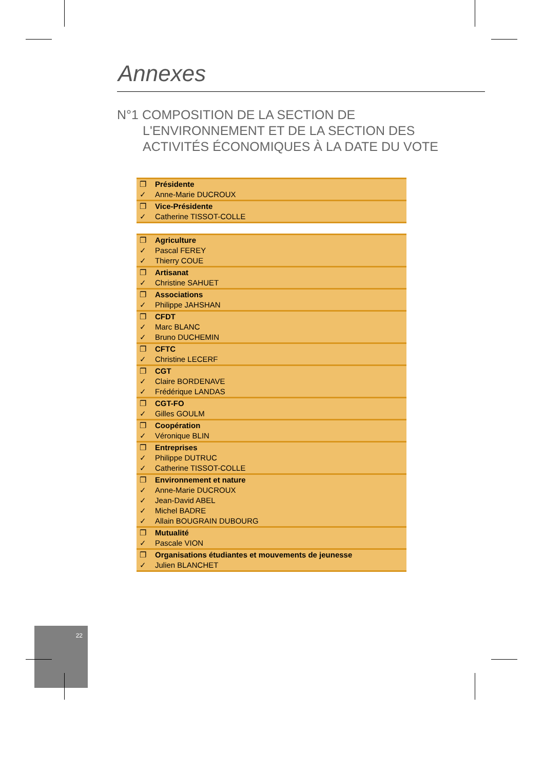Annexes
N°1 COMPOSITION DE LA SECTION DE L'ENVIRONNEMENT ET DE LA SECTION DES ACTIVITÉS ÉCONOMIQUES À LA DATE DU VOTE
| ❐ | Présidente |
| ✓ | Anne-Marie DUCROUX |
| ❐ | Vice-Présidente |
| ✓ | Catherine TISSOT-COLLE |
| ❐ | Agriculture |
| ✓ | Pascal FEREY |
| ✓ | Thierry COUE |
| ❐ | Artisanat |
| ✓ | Christine SAHUET |
| ❐ | Associations |
| ✓ | Philippe JAHSHAN |
| ❐ | CFDT |
| ✓ | Marc BLANC |
| ✓ | Bruno DUCHEMIN |
| ❐ | CFTC |
| ✓ | Christine LECERF |
| ❐ | CGT |
| ✓ | Claire BORDENAVE |
| ✓ | Frédérique LANDAS |
| ❐ | CGT-FO |
| ✓ | Gilles GOULM |
| ❐ | Coopération |
| ✓ | Véronique BLIN |
| ❐ | Entreprises |
| ✓ | Philippe DUTRUC |
| ✓ | Catherine TISSOT-COLLE |
| ❐ | Environnement et nature |
| ✓ | Anne-Marie DUCROUX |
| ✓ | Jean-David ABEL |
| ✓ | Michel BADRE |
| ✓ | Allain BOUGRAIN DUBOURG |
| ❐ | Mutualité |
| ✓ | Pascale VION |
| ❐ | Organisations étudiantes et mouvements de jeunesse |
| ✓ | Julien BLANCHET |
22